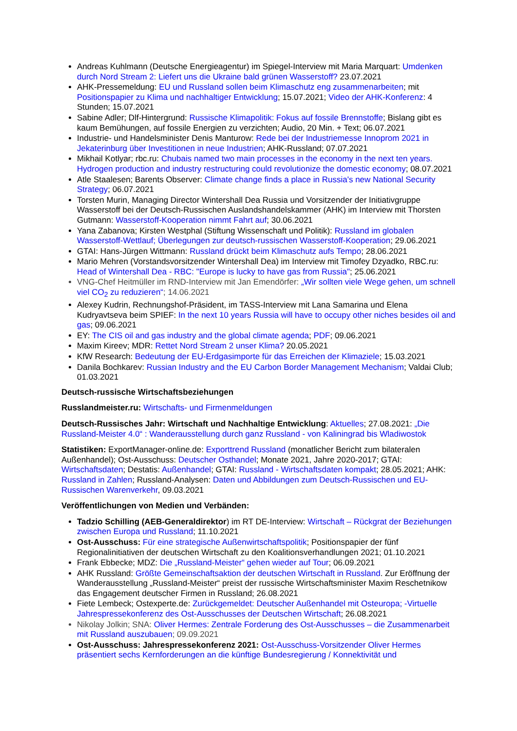Andreas Kuhlmann (Deutsche Energieagentur) im Spiegel-Interview mit Maria Marquart: Umdenken durch Nord Stream 2: Liefert uns die Ukraine bald grünen Wasserstoff? 23.07.2021
AHK-Pressemeldung: EU und Russland sollen beim Klimaschutz eng zusammenarbeiten; mit Positionspapier zu Klima und nachhaltiger Entwicklung; 15.07.2021; Video der AHK-Konferenz: 4 Stunden; 15.07.2021
Sabine Adler; Dlf-Hintergrund: Russische Klimapolitik: Fokus auf fossile Brennstoffe; Bislang gibt es kaum Bemühungen, auf fossile Energien zu verzichten; Audio, 20 Min. + Text; 06.07.2021
Industrie- und Handelsminister Denis Manturow: Rede bei der Industriemesse Innoprom 2021 in Jekaterinburg über Investitionen in neue Industrien; AHK-Russland; 07.07.2021
Mikhail Kotlyar; rbc.ru: Chubais named two main processes in the economy in the next ten years. Hydrogen production and industry restructuring could revolutionize the domestic economy; 08.07.2021
Atle Staalesen; Barents Observer: Climate change finds a place in Russia's new National Security Strategy; 06.07.2021
Torsten Murin, Managing Director Wintershall Dea Russia und Vorsitzender der Initiativgruppe Wasserstoff bei der Deutsch-Russischen Auslandshandelskammer (AHK) im Interview mit Thorsten Gutmann: Wasserstoff-Kooperation nimmt Fahrt auf; 30.06.2021
Yana Zabanova; Kirsten Westphal (Stiftung Wissenschaft und Politik): Russland im globalen Wasserstoff-Wettlauf; Überlegungen zur deutsch-russischen Wasserstoff-Kooperation; 29.06.2021
GTAI: Hans-Jürgen Wittmann: Russland drückt beim Klimaschutz aufs Tempo; 28.06.2021
Mario Mehren (Vorstandsvorsitzender Wintershall Dea) im Interview mit Timofey Dzyadko, RBC.ru: Head of Wintershall Dea - RBC: "Europe is lucky to have gas from Russia"; 25.06.2021
VNG-Chef Heitmüller im RND-Interview mit Jan Emendörfer: „Wir sollten viele Wege gehen, um schnell viel CO<sub>2</sub> zu reduzieren“; 14.06.2021
Alexey Kudrin, Rechnungshof-Präsident, im TASS-Interview mit Lana Samarina und Elena Kudryavtseva beim SPIEF: In the next 10 years Russia will have to occupy other niches besides oil and gas; 09.06.2021
EY: The CIS oil and gas industry and the global climate agenda; PDF; 09.06.2021
Maxim Kireev; MDR: Rettet Nord Stream 2 unser Klima? 20.05.2021
KfW Research: Bedeutung der EU-Erdgasimporte für das Erreichen der Klimaziele; 15.03.2021
Danila Bochkarev: Russian Industry and the EU Carbon Border Management Mechanism; Valdai Club; 01.03.2021
Deutsch-russische Wirtschaftsbeziehungen
Russlandmeister.ru: Wirtschafts- und Firmenmeldungen
Deutsch-Russisches Jahr: Wirtschaft und Nachhaltige Entwicklung: Aktuelles; 27.08.2021: „Die Russland-Meister 4.0“ : Wanderausstellung durch ganz Russland - von Kaliningrad bis Wladiwostok
Statistiken: ExportManager-online.de: Exporttrend Russland (monatlicher Bericht zum bilateralen Außenhandel); Ost-Ausschuss: Deutscher Osthandel; Monate 2021, Jahre 2020-2017; GTAI: Wirtschaftsdaten; Destatis: Außenhandel; GTAI: Russland - Wirtschaftsdaten kompakt; 28.05.2021; AHK: Russland in Zahlen; Russland-Analysen: Daten und Abbildungen zum Deutsch-Russischen und EU-Russischen Warenverkehr, 09.03.2021
Veröffentlichungen von Medien und Verbänden:
Tadzio Schilling (AEB-Generaldirektor) im RT DE-Interview: Wirtschaft – Rückgrat der Beziehungen zwischen Europa und Russland; 11.10.2021
Ost-Ausschuss: Für eine strategische Außenwirtschaftspolitik; Positionspapier der fünf Regionalinitiativen der deutschen Wirtschaft zu den Koalitionsverhandlungen 2021; 01.10.2021
Frank Ebbecke; MDZ: Die „Russland-Meister“ gehen wieder auf Tour; 06.09.2021
AHK Russland: Größte Gemeinschaftsaktion der deutschen Wirtschaft in Russland. Zur Eröffnung der Wanderausstellung „Russland-Meister“ preist der russische Wirtschaftsminister Maxim Reschetnikow das Engagement deutscher Firmen in Russland; 26.08.2021
Fiete Lembeck; Ostexperte.de: Zurückgemeldet: Deutscher Außenhandel mit Osteuropa; -Virtuelle Jahrespressekonferenz des Ost-Ausschusses der Deutschen Wirtschaft; 26.08.2021
Nikolay Jolkin; SNA: Oliver Hermes: Zentrale Forderung des Ost-Ausschusses – die Zusammenarbeit mit Russland auszubauen; 09.09.2021
Ost-Ausschuss: Jahrespressekonferenz 2021: Ost-Ausschuss-Vorsitzender Oliver Hermes präsentiert sechs Kernforderungen an die künftige Bundesregierung / Konnektivität und